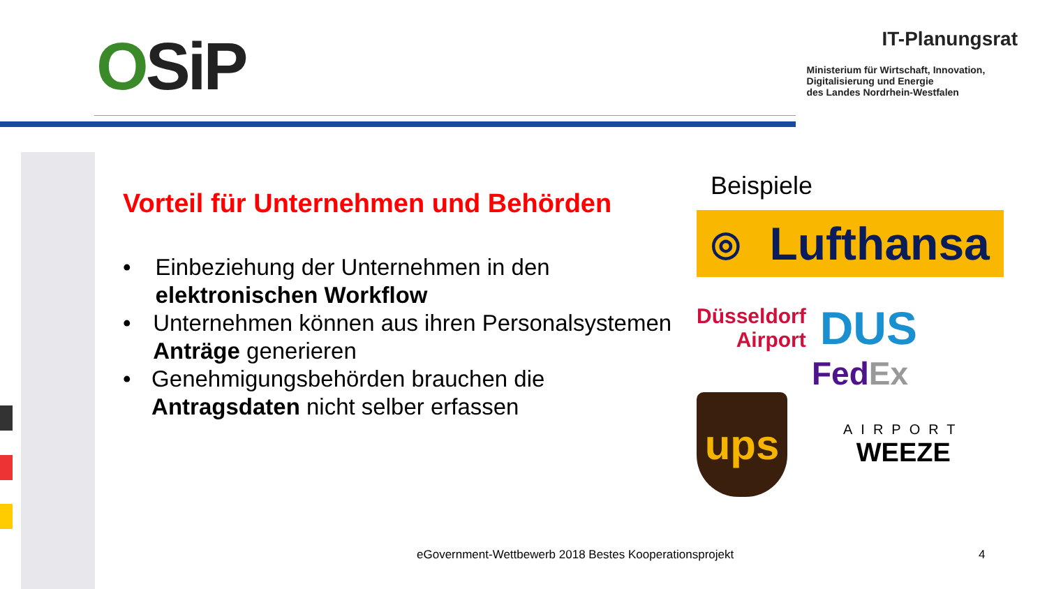OSiP
IT-Planungsrat
Ministerium für Wirtschaft, Innovation,
Digitalisierung und Energie
des Landes Nordrhein-Westfalen
Vorteil für Unternehmen und Behörden
• Einbeziehung der Unternehmen in den elektronischen Workflow
• Unternehmen können aus ihren Personalsystemen Anträge generieren
• Genehmigungsbehörden brauchen die Antragsdaten nicht selber erfassen
Beispiele
◎ Lufthansa
Düsseldorf
Airport
DUS
Fed Ex
ups
AIRPORT
WEEZE
eGovernment-Wettbewerb 2018 Bestes Kooperationsprojekt
4